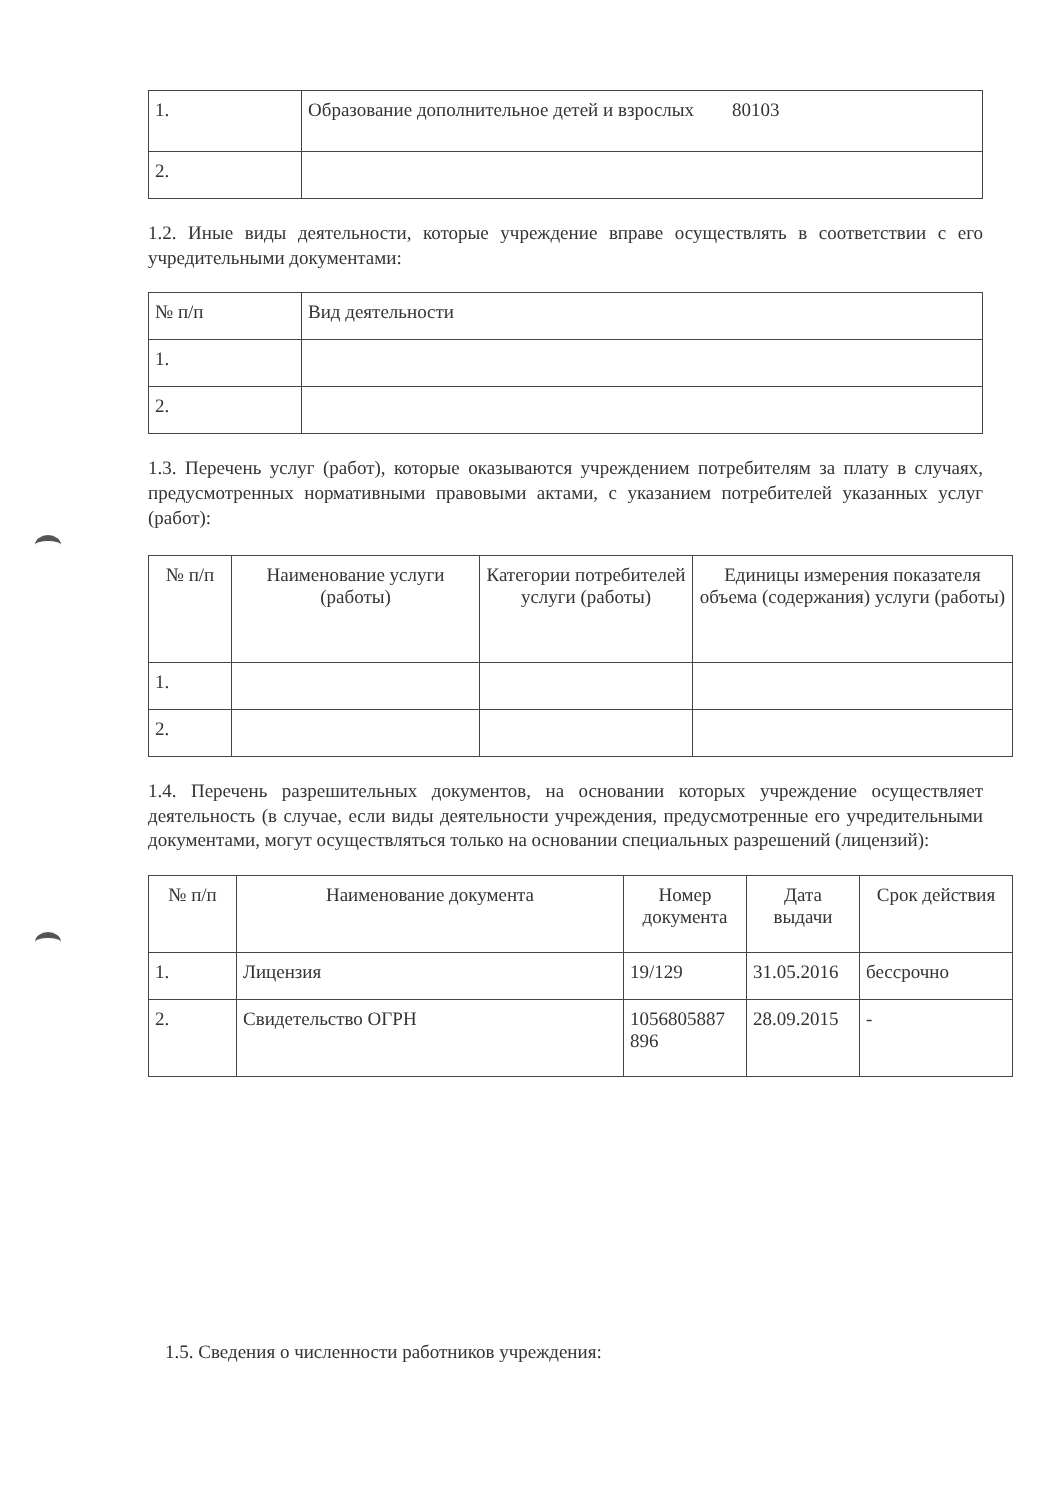| 1. | Образование дополнительное детей и взрослых 80103 |
| 2. | |
1.2. Иные виды деятельности, которые учреждение вправе осуществлять в соответствии с его учредительными документами:
| № п/п | Вид деятельности |
| --- | --- |
| 1. | |
| 2. | |
1.3. Перечень услуг (работ), которые оказываются учреждением потребителям за плату в случаях, предусмотренных нормативными правовыми актами, с указанием потребителей указанных услуг (работ):
| № п/п | Наименование услуги (работы) | Категории потребителей услуги (работы) | Единицы измерения показателя объема (содержания) услуги (работы) |
| --- | --- | --- | --- |
| 1. | | | |
| 2. | | | |
1.4. Перечень разрешительных документов, на основании которых учреждение осуществляет деятельность (в случае, если виды деятельности учреждения, предусмотренные его учредительными документами, могут осуществляться только на основании специальных разрешений (лицензий):
| № п/п | Наименование документа | Номер документа | Дата выдачи | Срок действия |
| --- | --- | --- | --- | --- |
| 1. | Лицензия | 19/129 | 31.05.2016 | бессрочно |
| 2. | Свидетельство ОГРН | 1056805887 896 | 28.09.2015 | - |
1.5. Сведения о численности работников учреждения: